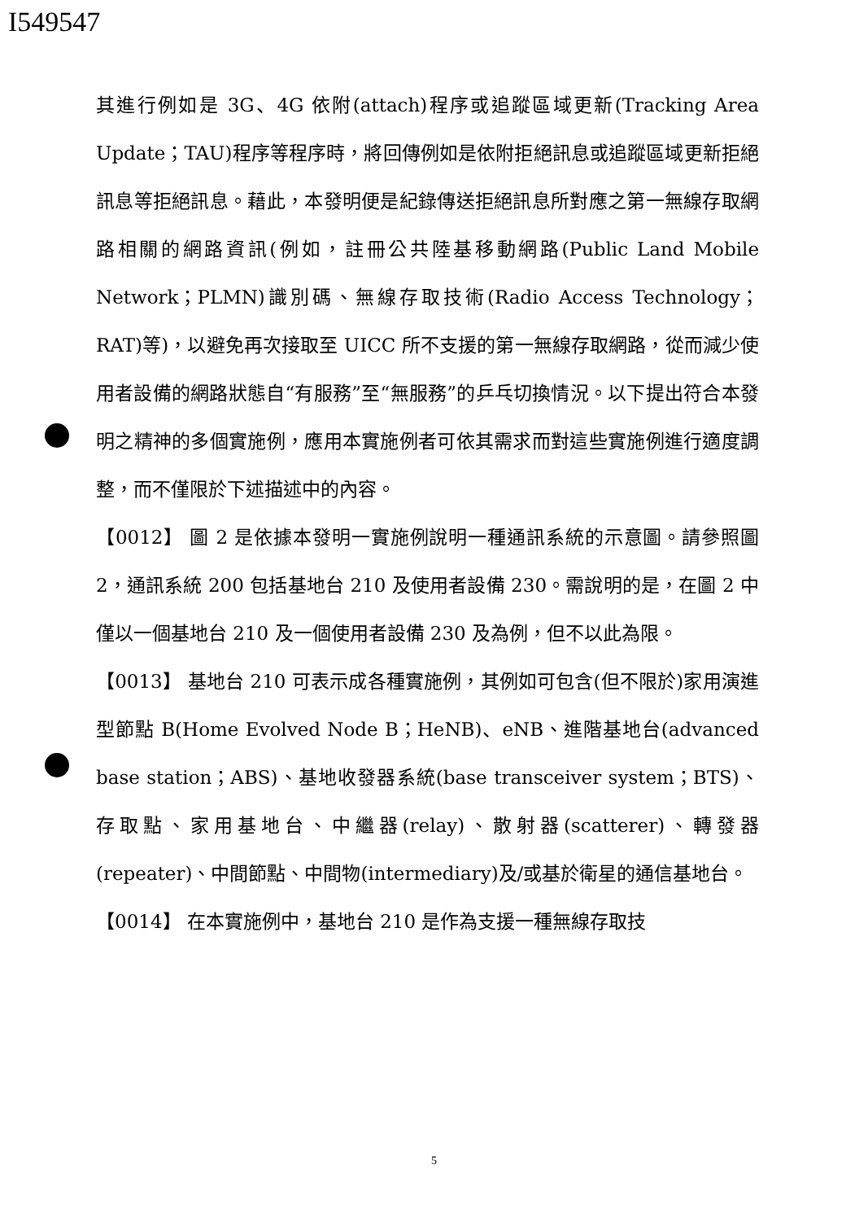I549547
其進行例如是 3G、4G 依附(attach)程序或追蹤區域更新(Tracking Area Update；TAU)程序等程序時，將回傳例如是依附拒絕訊息或追蹤區域更新拒絕訊息等拒絕訊息。藉此，本發明便是紀錄傳送拒絕訊息所對應之第一無線存取網路相關的網路資訊(例如，註冊公共陸基移動網路(Public Land Mobile Network；PLMN)識別碼、無線存取技術(Radio Access Technology；RAT)等)，以避免再次接取至 UICC 所不支援的第一無線存取網路，從而減少使用者設備的網路狀態自“有服務”至“無服務”的乒乓切換情況。以下提出符合本發明之精神的多個實施例，應用本實施例者可依其需求而對這些實施例進行適度調整，而不僅限於下述描述中的內容。
【0012】 圖 2 是依據本發明一實施例說明一種通訊系統的示意圖。請參照圖 2，通訊系統 200 包括基地台 210 及使用者設備 230。需說明的是，在圖 2 中僅以一個基地台 210 及一個使用者設備 230 及為例，但不以此為限。
【0013】 基地台 210 可表示成各種實施例，其例如可包含(但不限於)家用演進型節點 B(Home Evolved Node B；HeNB)、eNB、進階基地台(advanced base station；ABS)、基地收發器系統(base transceiver system；BTS)、存取點、家用基地台、中繼器(relay)、散射器(scatterer)、轉發器(repeater)、中間節點、中間物(intermediary)及/或基於衛星的通信基地台。
【0014】 在本實施例中，基地台 210 是作為支援一種無線存取技
5